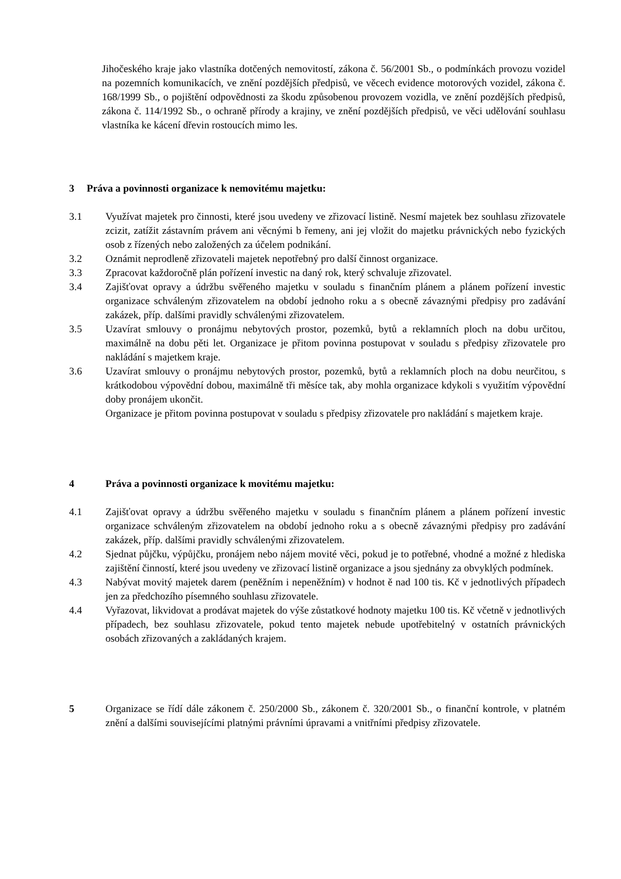Jihočeského kraje jako vlastníka dotčených nemovitostí, zákona č. 56/2001 Sb., o podmínkách provozu vozidel na pozemních komunikacích, ve znění pozdějších předpisů, ve věcech evidence motorových vozidel, zákona č. 168/1999 Sb., o pojištění odpovědnosti za škodu způsobenou provozem vozidla, ve znění pozdějších předpisů, zákona č. 114/1992 Sb., o ochraně přírody a krajiny, ve znění pozdějších předpisů, ve věci udělování souhlasu vlastníka ke kácení dřevin rostoucích mimo les.
3 Práva a povinnosti organizace k nemovitému majetku:
3.1 Využívat majetek pro činnosti, které jsou uvedeny ve zřizovací listině. Nesmí majetek bez souhlasu zřizovatele zcizit, zatížit zástavním právem ani věcnými b řemeny, ani jej vložit do majetku právnických nebo fyzických osob z řízených nebo založených za účelem podnikání.
3.2 Oznámit neprodleně zřizovateli majetek nepotřebný pro další činnost organizace.
3.3 Zpracovat každoročně plán pořízení investic na daný rok, který schvaluje zřizovatel.
3.4 Zajišťovat opravy a údržbu svěřeného majetku v souladu s finančním plánem a plánem pořízení investic organizace schváleným zřizovatelem na období jednoho roku a s obecně závaznými předpisy pro zadávání zakázek, příp. dalšími pravidly schválenými zřizovatelem.
3.5 Uzavírat smlouvy o pronájmu nebytových prostor, pozemků, bytů a reklamních ploch na dobu určitou, maximálně na dobu pěti let. Organizace je přitom povinna postupovat v souladu s předpisy zřizovatele pro nakládání s majetkem kraje.
3.6 Uzavírat smlouvy o pronájmu nebytových prostor, pozemků, bytů a reklamních ploch na dobu neurčitou, s krátkodobou výpovědní dobou, maximálně tři měsíce tak, aby mohla organizace kdykoli s využitím výpovědní doby pronájem ukončit.
Organizace je přitom povinna postupovat v souladu s předpisy zřizovatele pro nakládání s majetkem kraje.
4 Práva a povinnosti organizace k movitému majetku:
4.1 Zajišťovat opravy a údržbu svěřeného majetku v souladu s finančním plánem a plánem pořízení investic organizace schváleným zřizovatelem na období jednoho roku a s obecně závaznými předpisy pro zadávání zakázek, příp. dalšími pravidly schválenými zřizovatelem.
4.2 Sjednat půjčku, výpůjčku, pronájem nebo nájem movité věci, pokud je to potřebné, vhodné a možné z hlediska zajištění činností, které jsou uvedeny ve zřizovací listině organizace a jsou sjednány za obvyklých podmínek.
4.3 Nabývat movitý majetek darem (peněžním i nepeněžním) v hodnot ě nad 100 tis. Kč v jednotlivých případech jen za předchozího písemného souhlasu zřizovatele.
4.4 Vyřazovat, likvidovat a prodávat majetek do výše zůstatkové hodnoty majetku 100 tis. Kč včetně v jednotlivých případech, bez souhlasu zřizovatele, pokud tento majetek nebude upotřebitelný v ostatních právnických osobách zřizovaných a zakládaných krajem.
5 Organizace se řídí dále zákonem č. 250/2000 Sb., zákonem č. 320/2001 Sb., o finanční kontrole, v platném znění a dalšími souvisejícími platnými právními úpravami a vnitřními předpisy zřizovatele.